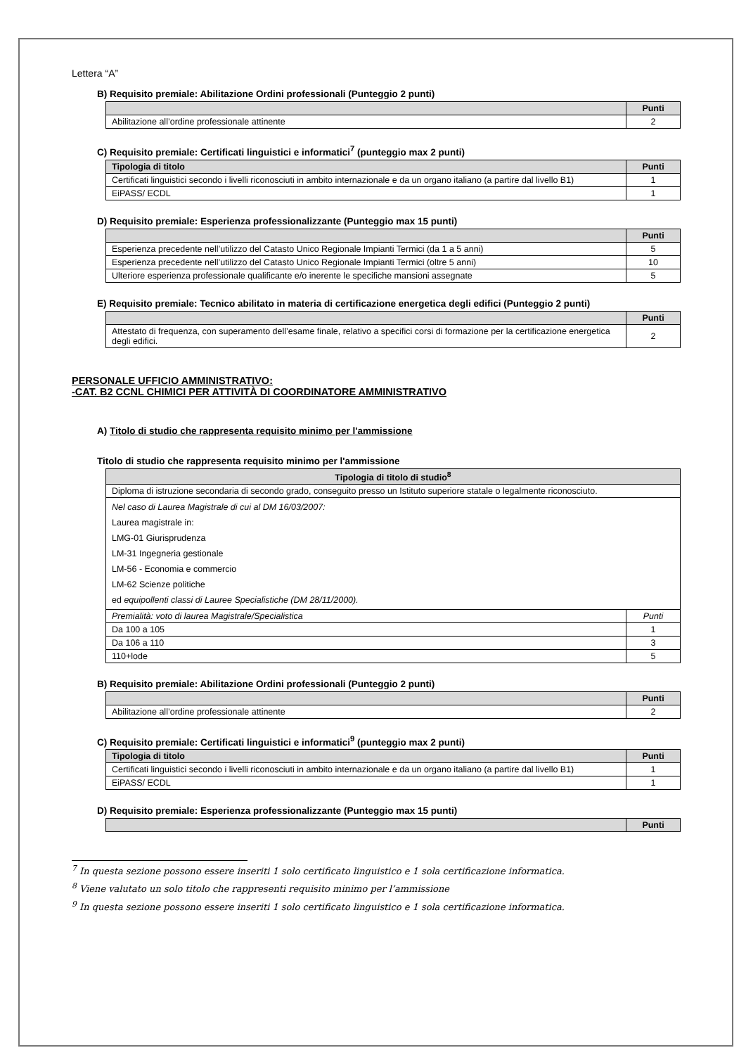Lettera “A”
B) Requisito premiale: Abilitazione Ordini professionali (Punteggio 2 punti)
| | Punti |
| --- | --- |
| Abilitazione all’ordine professionale attinente | 2 |
C) Requisito premiale: Certificati linguistici e informatici<sup>7</sup> (punteggio max 2 punti)
| Tipologia di titolo | Punti |
| --- | --- |
| Certificati linguistici secondo i livelli riconosciuti in ambito internazionale e da un organo italiano (a partire dal livello B1) | 1 |
| EiPASS/ ECDL | 1 |
D) Requisito premiale: Esperienza professionalizzante (Punteggio max 15 punti)
| | Punti |
| --- | --- |
| Esperienza precedente nell’utilizzo del Catasto Unico Regionale Impianti Termici (da 1 a 5 anni) | 5 |
| Esperienza precedente nell’utilizzo del Catasto Unico Regionale Impianti Termici (oltre 5 anni) | 10 |
| Ulteriore esperienza professionale qualificante e/o inerente le specifiche mansioni assegnate | 5 |
E) Requisito premiale: Tecnico abilitato in materia di certificazione energetica degli edifici (Punteggio 2 punti)
| | Punti |
| --- | --- |
| Attestato di frequenza, con superamento dell’esame finale, relativo a specifici corsi di formazione per la certificazione energetica degli edifici. | 2 |
PERSONALE UFFICIO AMMINISTRATIVO:
-CAT. B2 CCNL CHIMICI PER ATTIVITÀ DI COORDINATORE AMMINISTRATIVO
A) Titolo di studio che rappresenta requisito minimo per l'ammissione
Titolo di studio che rappresenta requisito minimo per l'ammissione
| Tipologia di titolo di studio<sup>8</sup> | |
| --- | --- |
| Diploma di istruzione secondaria di secondo grado, conseguito presso un Istituto superiore statale o legalmente riconosciuto. | |
| Nel caso di Laurea Magistrale di cui al DM 16/03/2007: Laurea magistrale in: LMG-01 Giurisprudenza LM-31 Ingegneria gestionale LM-56 - Economia e commercio LM-62 Scienze politiche ed equipollenti classi di Lauree Specialistiche (DM 28/11/2000). | |
| Premialità: voto di laurea Magistrale/Specialistica | Punti |
| Da 100 a 105 | 1 |
| Da 106 a 110 | 3 |
| 110+lode | 5 |
B) Requisito premiale: Abilitazione Ordini professionali (Punteggio 2 punti)
| | Punti |
| --- | --- |
| Abilitazione all’ordine professionale attinente | 2 |
C) Requisito premiale: Certificati linguistici e informatici<sup>9</sup> (punteggio max 2 punti)
| Tipologia di titolo | Punti |
| --- | --- |
| Certificati linguistici secondo i livelli riconosciuti in ambito internazionale e da un organo italiano (a partire dal livello B1) | 1 |
| EiPASS/ ECDL | 1 |
D) Requisito premiale: Esperienza professionalizzante (Punteggio max 15 punti)
| | Punti |
| --- | --- |
<sup>7</sup> In questa sezione possono essere inseriti 1 solo certificato linguistico e 1 sola certificazione informatica.
<sup>8</sup> Viene valutato un solo titolo che rappresenti requisito minimo per l’ammissione
<sup>9</sup> In questa sezione possono essere inseriti 1 solo certificato linguistico e 1 sola certificazione informatica.